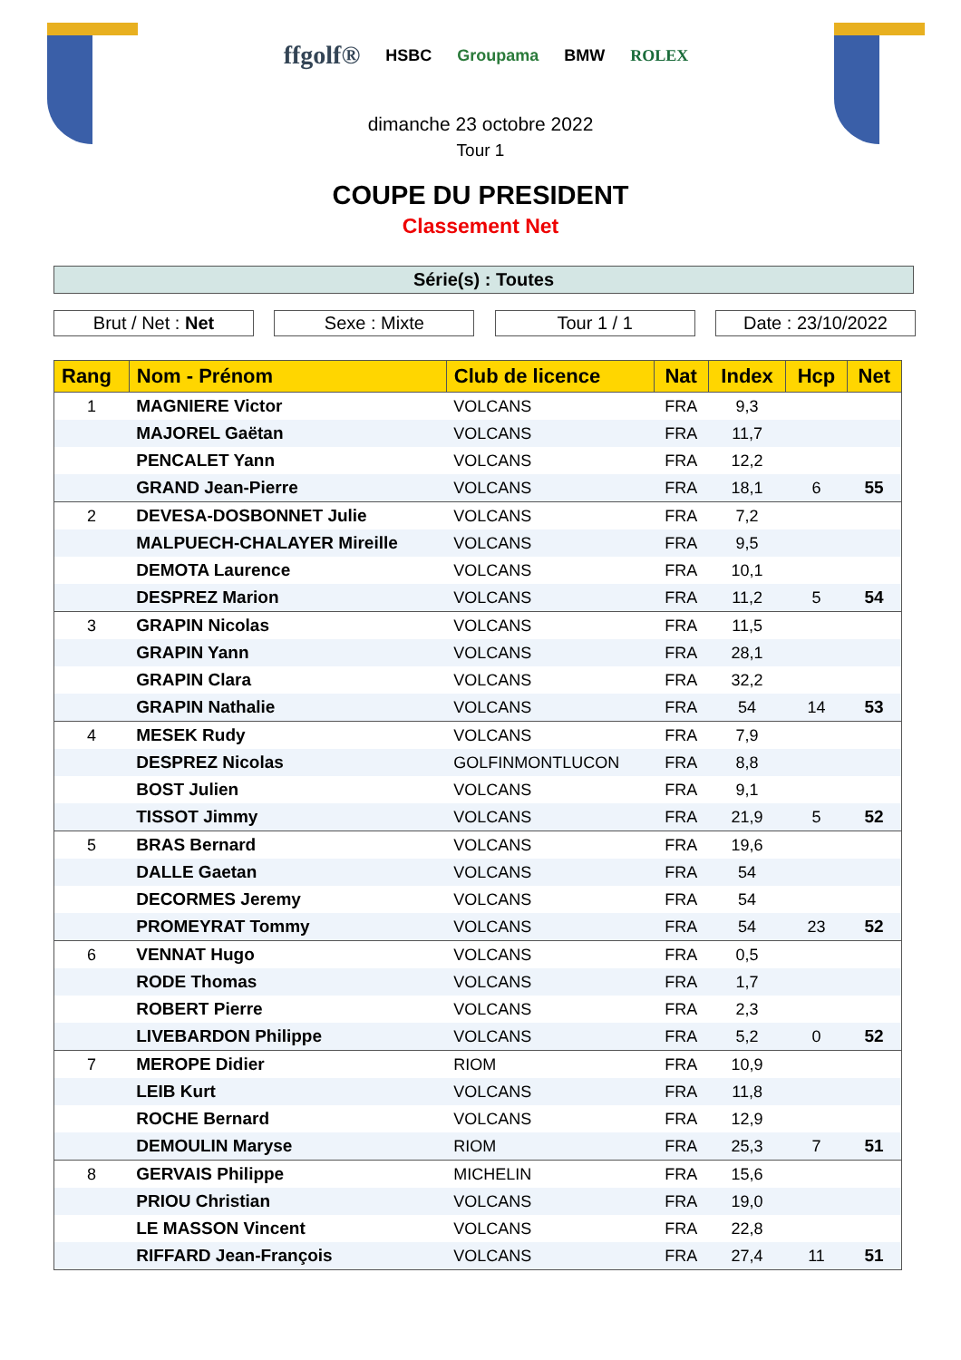ffgolf® HSBC Groupama BMW ROLEX
dimanche 23 octobre 2022
Tour 1
COUPE DU PRESIDENT
Classement Net
Série(s) : Toutes
Brut / Net : Net Sexe : Mixte Tour 1 / 1 Date : 23/10/2022
| Rang | Nom - Prénom | Club de licence | Nat | Index | Hcp | Net |
| --- | --- | --- | --- | --- | --- | --- |
| 1 | MAGNIERE Victor | VOLCANS | FRA | 9,3 | | |
| | MAJOREL Gaëtan | VOLCANS | FRA | 11,7 | | |
| | PENCALET Yann | VOLCANS | FRA | 12,2 | | |
| | GRAND Jean-Pierre | VOLCANS | FRA | 18,1 | 6 | 55 |
| 2 | DEVESA-DOSBONNET Julie | VOLCANS | FRA | 7,2 | | |
| | MALPUECH-CHALAYER Mireille | VOLCANS | FRA | 9,5 | | |
| | DEMOTA Laurence | VOLCANS | FRA | 10,1 | | |
| | DESPREZ Marion | VOLCANS | FRA | 11,2 | 5 | 54 |
| 3 | GRAPIN Nicolas | VOLCANS | FRA | 11,5 | | |
| | GRAPIN Yann | VOLCANS | FRA | 28,1 | | |
| | GRAPIN Clara | VOLCANS | FRA | 32,2 | | |
| | GRAPIN Nathalie | VOLCANS | FRA | 54 | 14 | 53 |
| 4 | MESEK Rudy | VOLCANS | FRA | 7,9 | | |
| | DESPREZ Nicolas | GOLFINMONTLUCON | FRA | 8,8 | | |
| | BOST Julien | VOLCANS | FRA | 9,1 | | |
| | TISSOT Jimmy | VOLCANS | FRA | 21,9 | 5 | 52 |
| 5 | BRAS Bernard | VOLCANS | FRA | 19,6 | | |
| | DALLE Gaetan | VOLCANS | FRA | 54 | | |
| | DECORMES Jeremy | VOLCANS | FRA | 54 | | |
| | PROMEYRAT Tommy | VOLCANS | FRA | 54 | 23 | 52 |
| 6 | VENNAT Hugo | VOLCANS | FRA | 0,5 | | |
| | RODE Thomas | VOLCANS | FRA | 1,7 | | |
| | ROBERT Pierre | VOLCANS | FRA | 2,3 | | |
| | LIVEBARDON Philippe | VOLCANS | FRA | 5,2 | 0 | 52 |
| 7 | MEROPE Didier | RIOM | FRA | 10,9 | | |
| | LEIB Kurt | VOLCANS | FRA | 11,8 | | |
| | ROCHE Bernard | VOLCANS | FRA | 12,9 | | |
| | DEMOULIN Maryse | RIOM | FRA | 25,3 | 7 | 51 |
| 8 | GERVAIS Philippe | MICHELIN | FRA | 15,6 | | |
| | PRIOU Christian | VOLCANS | FRA | 19,0 | | |
| | LE MASSON Vincent | VOLCANS | FRA | 22,8 | | |
| | RIFFARD Jean-François | VOLCANS | FRA | 27,4 | 11 | 51 |